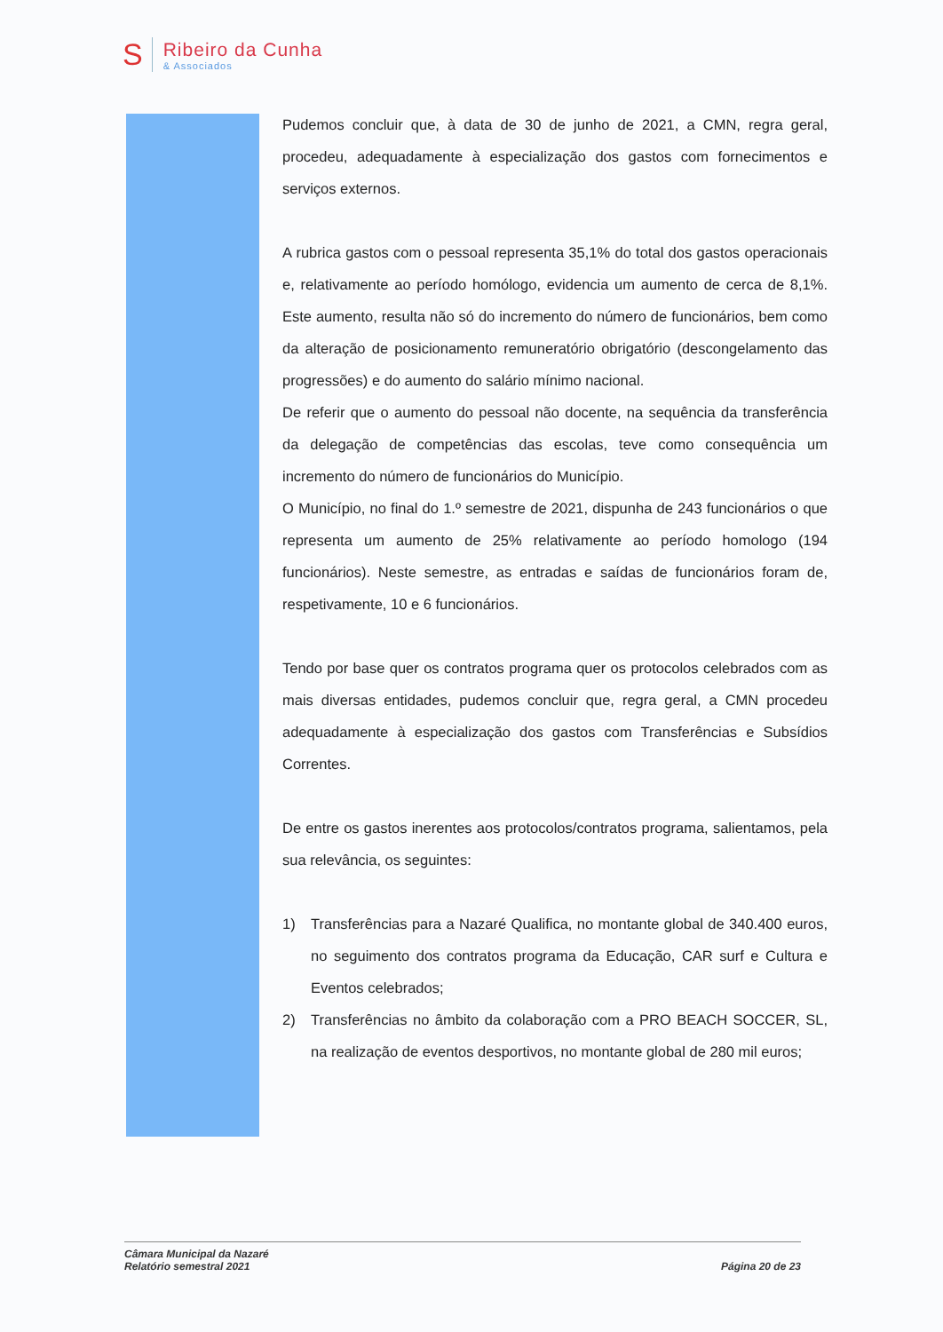S
Ribeiro da Cunha
& Associados
Pudemos concluir que, à data de 30 de junho de 2021, a CMN, regra geral, procedeu, adequadamente à especialização dos gastos com fornecimentos e serviços externos.
A rubrica gastos com o pessoal representa 35,1% do total dos gastos operacionais e, relativamente ao período homólogo, evidencia um aumento de cerca de 8,1%. Este aumento, resulta não só do incremento do número de funcionários, bem como da alteração de posicionamento remuneratório obrigatório (descongelamento das progressões) e do aumento do salário mínimo nacional.
De referir que o aumento do pessoal não docente, na sequência da transferência da delegação de competências das escolas, teve como consequência um incremento do número de funcionários do Município.
O Município, no final do 1.º semestre de 2021, dispunha de 243 funcionários o que representa um aumento de 25% relativamente ao período homologo (194 funcionários). Neste semestre, as entradas e saídas de funcionários foram de, respetivamente, 10 e 6 funcionários.
Tendo por base quer os contratos programa quer os protocolos celebrados com as mais diversas entidades, pudemos concluir que, regra geral, a CMN procedeu adequadamente à especialização dos gastos com Transferências e Subsídios Correntes.
De entre os gastos inerentes aos protocolos/contratos programa, salientamos, pela sua relevância, os seguintes:
1) Transferências para a Nazaré Qualifica, no montante global de 340.400 euros, no seguimento dos contratos programa da Educação, CAR surf e Cultura e Eventos celebrados;
2) Transferências no âmbito da colaboração com a PRO BEACH SOCCER, SL, na realização de eventos desportivos, no montante global de 280 mil euros;
Câmara Municipal da Nazaré
Relatório semestral 2021
Página 20 de 23